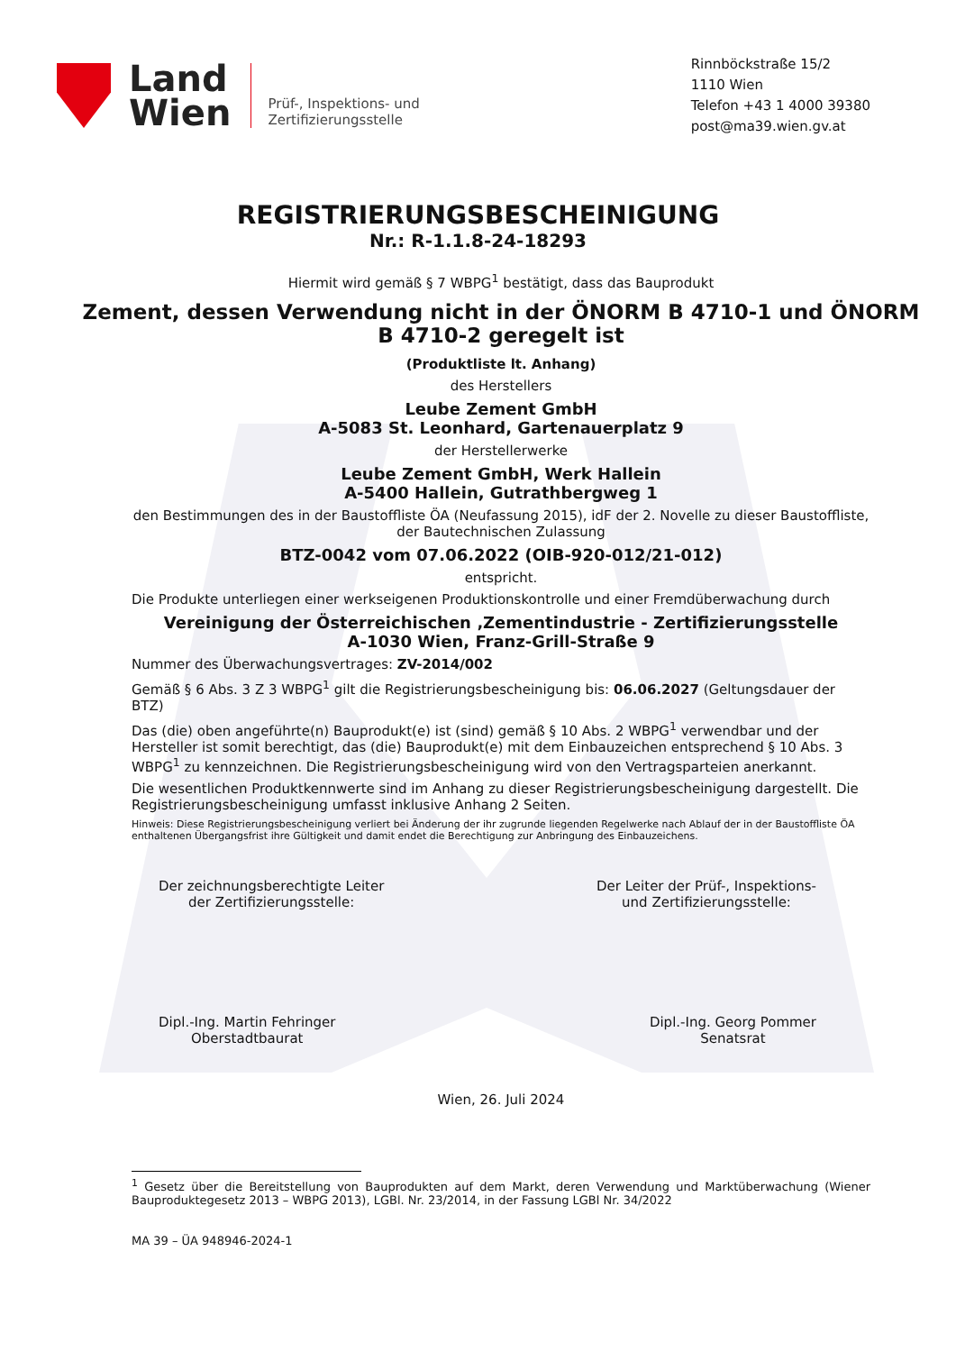Land
Wien
Prüf-, Inspektions- und
Zertifizierungsstelle
Rinnböckstraße 15/2
1110 Wien
Telefon +43 1 4000 39380
post@ma39.wien.gv.at
REGISTRIERUNGSBESCHEINIGUNG
Nr.: R-1.1.8-24-18293
Hiermit wird gemäß § 7 WBPG<sup>1</sup> bestätigt, dass das Bauprodukt
Zement, dessen Verwendung nicht in der ÖNORM B 4710-1 und ÖNORM B 4710-2 geregelt ist
(Produktliste lt. Anhang)
des Herstellers
Leube Zement GmbH
A-5083 St. Leonhard, Gartenauerplatz 9
der Herstellerwerke
Leube Zement GmbH, Werk Hallein
A-5400 Hallein, Gutrathbergweg 1
den Bestimmungen des in der Baustoffliste ÖA (Neufassung 2015), idF der 2. Novelle zu dieser Baustoffliste, der Bautechnischen Zulassung
BTZ-0042 vom 07.06.2022 (OIB-920-012/21-012)
entspricht.
Die Produkte unterliegen einer werkseigenen Produktionskontrolle und einer Fremdüberwachung durch
Vereinigung der Österreichischen ‚Zementindustrie - Zertifizierungsstelle
A-1030 Wien, Franz-Grill-Straße 9
Nummer des Überwachungsvertrages: ZV-2014/002
Gemäß § 6 Abs. 3 Z 3 WBPG<sup>1</sup> gilt die Registrierungsbescheinigung bis: 06.06.2027 (Geltungsdauer der BTZ)
Das (die) oben angeführte(n) Bauprodukt(e) ist (sind) gemäß § 10 Abs. 2 WBPG<sup>1</sup> verwendbar und der Hersteller ist somit berechtigt, das (die) Bauprodukt(e) mit dem Einbauzeichen entsprechend § 10 Abs. 3 WBPG<sup>1</sup> zu kennzeichnen. Die Registrierungsbescheinigung wird von den Vertragsparteien anerkannt.
Die wesentlichen Produktkennwerte sind im Anhang zu dieser Registrierungsbescheinigung dargestellt. Die Registrierungsbescheinigung umfasst inklusive Anhang 2 Seiten.
Hinweis: Diese Registrierungsbescheinigung verliert bei Änderung der ihr zugrunde liegenden Regelwerke nach Ablauf der in der Baustoffliste ÖA enthaltenen Übergangsfrist ihre Gültigkeit und damit endet die Berechtigung zur Anbringung des Einbauzeichens.
Der zeichnungsberechtigte Leiter
der Zertifizierungsstelle:
Der Leiter der Prüf-, Inspektions-
und Zertifizierungsstelle:
Dipl.-Ing. Martin Fehringer
Oberstadtbaurat
Dipl.-Ing. Georg Pommer
Senatsrat
Wien, 26. Juli 2024
<sup>1</sup> Gesetz über die Bereitstellung von Bauprodukten auf dem Markt, deren Verwendung und Marktüberwachung (Wiener Bauproduktegesetz 2013 – WBPG 2013), LGBl. Nr. 23/2014, in der Fassung LGBl Nr. 34/2022
MA 39 – ÜA 948946-2024-1